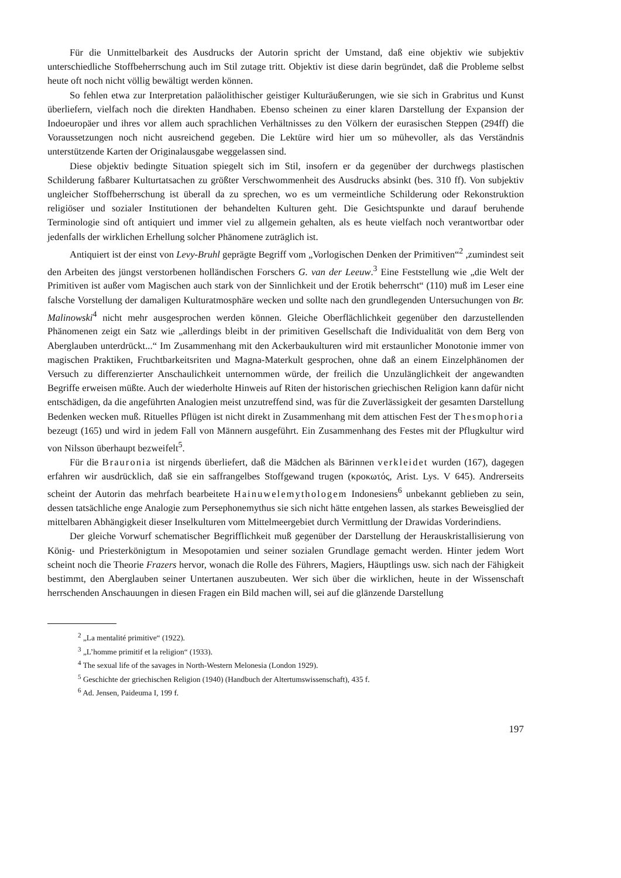Für die Unmittelbarkeit des Ausdrucks der Autorin spricht der Umstand, daß eine objektiv wie subjektiv unterschiedliche Stoffbeherrschung auch im Stil zutage tritt. Objektiv ist diese darin begründet, daß die Probleme selbst heute oft noch nicht völlig bewältigt werden können.
So fehlen etwa zur Interpretation paläolithischer geistiger Kulturäußerungen, wie sie sich in Grabritus und Kunst überliefern, vielfach noch die direkten Handhaben. Ebenso scheinen zu einer klaren Darstellung der Expansion der Indoeuropäer und ihres vor allem auch sprachlichen Verhältnisses zu den Völkern der eurasischen Steppen (294ff) die Voraussetzungen noch nicht ausreichend gegeben. Die Lektüre wird hier um so mühevoller, als das Verständnis unterstützende Karten der Originalausgabe weggelassen sind.
Diese objektiv bedingte Situation spiegelt sich im Stil, insofern er da gegenüber der durchwegs plastischen Schilderung faßbarer Kulturtatsachen zu größter Verschwommenheit des Ausdrucks absinkt (bes. 310 ff). Von subjektiv ungleicher Stoffbeherrschung ist überall da zu sprechen, wo es um vermeintliche Schilderung oder Rekonstruktion religiöser und sozialer Institutionen der behandelten Kulturen geht. Die Gesichtspunkte und darauf beruhende Terminologie sind oft antiquiert und immer viel zu allgemein gehalten, als es heute vielfach noch verantwortbar oder jedenfalls der wirklichen Erhellung solcher Phänomene zuträglich ist.
Antiquiert ist der einst von Levy-Bruhl geprägte Begriff vom „Vorlogischen Denken der Primitiven“<sup>2</sup> ,zumindest seit den Arbeiten des jüngst verstorbenen holländischen Forschers G. van der Leeuw.<sup>3</sup> Eine Feststellung wie „die Welt der Primitiven ist außer vom Magischen auch stark von der Sinnlichkeit und der Erotik beherrscht“ (110) muß im Leser eine falsche Vorstellung der damaligen Kulturatmosphäre wecken und sollte nach den grundlegenden Untersuchungen von Br. Malinowski<sup>4</sup> nicht mehr ausgesprochen werden können. Gleiche Oberflächlichkeit gegenüber den darzustellenden Phänomenen zeigt ein Satz wie „allerdings bleibt in der primitiven Gesellschaft die Individualität von dem Berg von Aberglauben unterdrückt...“ Im Zusammenhang mit den Ackerbaukulturen wird mit erstaunlicher Monotonie immer von magischen Praktiken, Fruchtbarkeitsriten und Magna-Materkult gesprochen, ohne daß an einem Einzelphänomen der Versuch zu differenzierter Anschaulichkeit unternommen würde, der freilich die Unzulänglichkeit der angewandten Begriffe erweisen müßte. Auch der wiederholte Hinweis auf Riten der historischen griechischen Religion kann dafür nicht entschädigen, da die angeführten Analogien meist unzutreffend sind, was für die Zuverlässigkeit der gesamten Darstellung Bedenken wecken muß. Rituelles Pflügen ist nicht direkt in Zusammenhang mit dem attischen Fest der Thesmophoria bezeugt (165) und wird in jedem Fall von Männern ausgeführt. Ein Zusammenhang des Festes mit der Pflugkultur wird von Nilsson überhaupt bezweifelt<sup>5</sup>.
Für die Brauronia ist nirgends überliefert, daß die Mädchen als Bärinnen verkleidet wurden (167), dagegen erfahren wir ausdrücklich, daß sie ein saffrangelbes Stoffgewand trugen (κροκωτός, Arist. Lys. V 645). Andrerseits scheint der Autorin das mehrfach bearbeitete Hainuwelemythologem Indonesiens<sup>6</sup> unbekannt geblieben zu sein, dessen tatsächliche enge Analogie zum Persephonemythus sie sich nicht hätte entgehen lassen, als starkes Beweisglied der mittelbaren Abhängigkeit dieser Inselkulturen vom Mittelmeergebiet durch Vermittlung der Drawidas Vorderindiens.
Der gleiche Vorwurf schematischer Begrifflichkeit muß gegenüber der Darstellung der Herauskristallisierung von König- und Priesterkönigtum in Mesopotamien und seiner sozialen Grundlage gemacht werden. Hinter jedem Wort scheint noch die Theorie Frazers hervor, wonach die Rolle des Führers, Magiers, Häuptlings usw. sich nach der Fähigkeit bestimmt, den Aberglauben seiner Untertanen auszubeuten. Wer sich über die wirklichen, heute in der Wissenschaft herrschenden Anschauungen in diesen Fragen ein Bild machen will, sei auf die glänzende Darstellung
<sup>2</sup> „La mentalité primitive“ (1922).
<sup>3</sup> „L’homme primitif et la religion“ (1933).
<sup>4</sup> The sexual life of the savages in North-Western Melonesia (London 1929).
<sup>5</sup> Geschichte der griechischen Religion (1940) (Handbuch der Altertumswissenschaft), 435 f.
<sup>6</sup> Ad. Jensen, Paideuma I, 199 f.
197